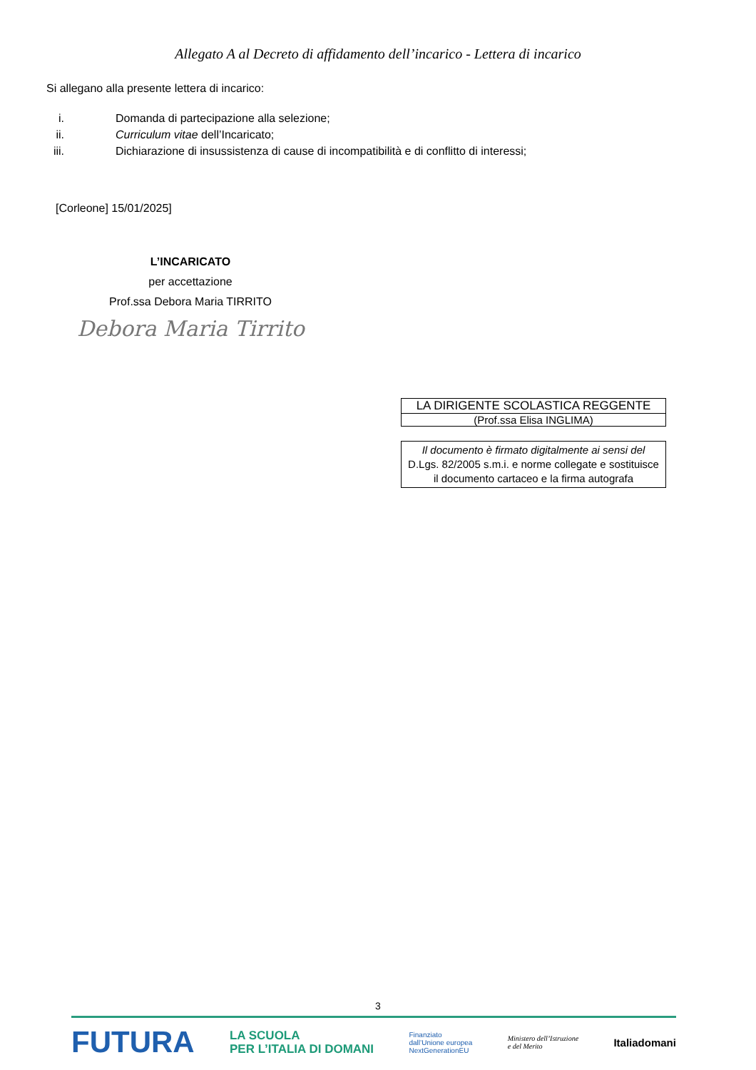Allegato A al Decreto di affidamento dell’incarico - Lettera di incarico
Si allegano alla presente lettera di incarico:
i. Domanda di partecipazione alla selezione;
ii. Curriculum vitae dell’Incaricato;
iii. Dichiarazione di insussistenza di cause di incompatibilità e di conflitto di interessi;
[Corleone] 15/01/2025]
L’INCARICATO
per accettazione
Prof.ssa Debora Maria TIRRITO
Debora Maria Tirrito
LA DIRIGENTE SCOLASTICA REGGENTE
(Prof.ssa Elisa INGLIMA)
Il documento è firmato digitalmente ai sensi del
D.Lgs. 82/2005 s.m.i. e norme collegate e sostituisce
il documento cartaceo e la firma autografa
3
FUTURA LA SCUOLA
PER L’ITALIA DI DOMANI Finanziato
dall’Unione europea
NextGenerationEU Ministero dell’Istruzione
e del Merito Italiadomani